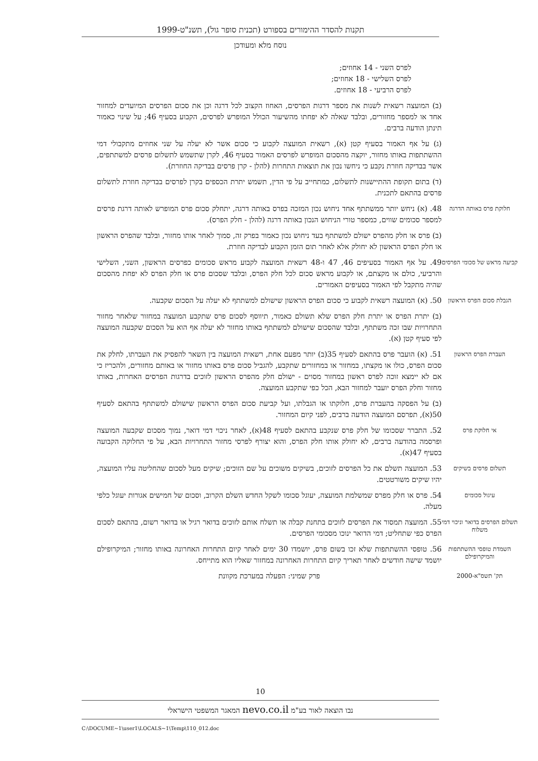תקנות להסדר ההימורים בספורט (תכנית סופר גול), תשנ"ט-1999
נוסח מלא ומעודכן
לפרס השני - 14 אחוזים;
לפרס השלישי - 18 אחוזים;
לפרס הרביעי - 18 אחוזים.
(ב) המועצה רשאית לשנות את מספר דרגות הפרסים, האחוז הקצוב לכל דרגה וכן את סכום הפרסים המיועדים למחזור אחד או למספר מחזורים, ובלבד שאלה לא יפחתו מהשיעור הכולל המופרש לפרסים, הקבוע בסעיף 46; על שינוי כאמור תינתן הודעה ברבים.
(ג) על אף האמור בסעיף קטן (א), רשאית המועצה לקבוע כי סכום אשר לא יעלה על שני אחוזים מתקבולי דמי ההשתתפות באותו מחזור, יוקצה מהסכום המופרש לפרסים האמור בסעיף 46, לקרן שתשמש לתשלום פרסים למשתתפים, אשר בבדיקה חוזרת נקבע כי ניחשו נכון את תוצאות התחרות (להלן - קרן פרסים בבדיקה החוזרת).
(ד) בתום תקופת ההתיישנות לתשלום, כמתחייב על פי הדין, תשמש יתרת הכספים בקרן לפרסים בבדיקה חוזרת לתשלום פרסים בהתאם לתכנית.
חלוקת פרס באותה הדרגה
48. (א) ניחש יותר ממשתתף אחד ניחוש נכון המזכה בפרס באותה דרגה, יתחלק סכום פרס המופרש לאותה דרגת פרסים למספר סכומים שווים, כמספר טורי הניחוש הנכון באותה דרגה (להלן - חלק הפרס).
(ב) פרס או חלק מהפרס ישולם למשתתף בעד ניחוש נכון כאמור בפרק זה, סמוך לאחר אותו מחזור, ובלבד שהפרס הראשון או חלק הפרס הראשון לא יחולק אלא לאחר תום הזמן הקבוע לבדיקה חוזרת.
קביעה מראש של סכומי הפרסים
49. על אף האמור בסעיפים 46, 47 ו-48 רשאית המועצה לקבוע מראש סכומים כפרסים הראשון, השני, השלישי והרביעי, כולם או מקצתם, או לקבוע מראש סכום לכל חלק הפרס, ובלבד שסכום פרס או חלק הפרס לא יפחת מהסכום שהיה מתקבל לפי האמור בסעיפים האמורים.
הגבלת סכום הפרס הראשון
50. (א) המועצה רשאית לקבוע כי סכום הפרס הראשון שישולם למשתתף לא יעלה על הסכום שקבעה.
(ב) יתרת הפרס או יתרת חלק הפרס שלא תשולם כאמור, תיווסף לסכום פרס שתקבע המועצה במחזור שלאחר מחזור התחרויות שבו זכה משתתף, ובלבד שהסכום שישולם למשתתף באותו מחזור לא יעלה אף הוא על הסכום שקבעה המועצה לפי סעיף קטן (א).
העברת הפרס הראשון
51. (א) הועבר פרס בהתאם לסעיף 35(ב) יותר מפעם אחת, רשאית המועצה בין השאר להפסיק את העברתו, לחלק את סכום הפרס, כולו או מקצתו, במחזור או במחזורים שתקבע, להגביל סכום פרס באותו מחזור או באותם מחזורים, ולהכריז כי אם לא יימצא זוכה לפרס ראשון במחזור מסוים - ישולם חלק מהפרס הראשון לזוכים בדרגות הפרסים האחרות, באותו מחזור וחלק הפרס יועבר למחזור הבא, הכל כפי שתקבע המועצה.
(ב) על הפסקה בהעברת פרס, חלוקתו או הגבלתו, ועל קביעת סכום הפרס הראשון שישולם למשתתף בהתאם לסעיף 50(א), תפרסם המועצה הודעה ברבים, לפני קיום המחזור.
אי חלוקת פרס
52. התברר שסכומו של חלק פרס שנקבע בהתאם לסעיף 48(א), לאחר ניכוי דמי דואר, נמוך מסכום שקבעה המועצה ופרסמה בהודעה ברבים, לא יחולק אותו חלק הפרס, והוא יצורף לפרסי מחזור התחרויות הבא, על פי החלוקה הקבועה בסעיף 47(א).
תשלום פרסים בשיקים
53. המועצה תשלם את כל הפרסים לזוכים, בשיקים משוכים על שם הזוכים; שיקים מעל לסכום שהחליטה עליו המועצה, יהיו שיקים משורטטים.
עיגול סכומים
54. פרס או חלק מפרס שמשלמת המועצה, יעוגל סכומו לשקל החדש השלם הקרוב, וסכום של חמישים אגורות יעוגל כלפי מעלה.
תשלום הפרסים בדואר וניכוי דמי משלוח
55. המועצה תמסור את הפרסים לזוכים בתחנת קבלה או תשלח אותם לזוכים בדואר רגיל או בדואר רשום, בהתאם לסכום הפרס כפי שתחליט; דמי הדואר ינוכו מסכומי הפרסים.
השמדת טופסי ההשתתפות והמיקרופילם
56. טופסי ההשתתפות שלא זכו בשום פרס, יושמדו 30 ימים לאחר קיום התחרות האחרונה באותו מחזור; המיקרופילם יושמד שישה חודשים לאחר תאריך קיום התחרות האחרונה במחזור שאליו הוא מתייחס.
תק' תשס"א-2000
פרק שמיני: הפעלה במערכת מקוונת
10
נבו הוצאה לאור בע"מ nevo.co.il המאגר המשפטי הישראלי
C:\DOCUME~1\user1\LOCALS~1\Temp\110_012.doc